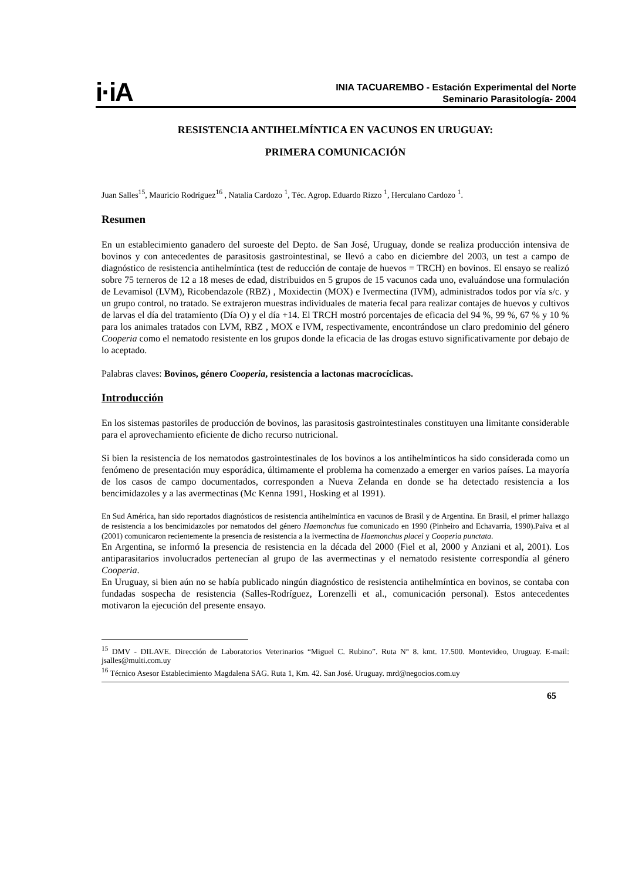i·iA
INIA TACUAREMBO - Estación Experimental del Norte
Seminario Parasitología- 2004
RESISTENCIA ANTIHELMÍNTICA EN VACUNOS EN URUGUAY:
PRIMERA COMUNICACIÓN
Juan Salles<sup>15</sup>, Mauricio Rodríguez<sup>16</sup> , Natalia Cardozo <sup>1</sup>, Téc. Agrop. Eduardo Rizzo <sup>1</sup>, Herculano Cardozo <sup>1</sup>.
Resumen
En un establecimiento ganadero del suroeste del Depto. de San José, Uruguay, donde se realiza producción intensiva de bovinos y con antecedentes de parasitosis gastrointestinal, se llevó a cabo en diciembre del 2003, un test a campo de diagnóstico de resistencia antihelmíntica (test de reducción de contaje de huevos = TRCH) en bovinos. El ensayo se realizó sobre 75 terneros de 12 a 18 meses de edad, distribuidos en 5 grupos de 15 vacunos cada uno, evaluándose una formulación de Levamisol (LVM), Ricobendazole (RBZ) , Moxidectin (MOX) e Ivermectina (IVM), administrados todos por vía s/c. y un grupo control, no tratado. Se extrajeron muestras individuales de materia fecal para realizar contajes de huevos y cultivos de larvas el día del tratamiento (Día O) y el día +14. El TRCH mostró porcentajes de eficacia del 94 %, 99 %, 67 % y 10 % para los animales tratados con LVM, RBZ , MOX e IVM, respectivamente, encontrándose un claro predominio del género Cooperia como el nematodo resistente en los grupos donde la eficacia de las drogas estuvo significativamente por debajo de lo aceptado.
Palabras claves: Bovinos, género Cooperia, resistencia a lactonas macrocíclicas.
Introducción
En los sistemas pastoriles de producción de bovinos, las parasitosis gastrointestinales constituyen una limitante considerable para el aprovechamiento eficiente de dicho recurso nutricional.
Si bien la resistencia de los nematodos gastrointestinales de los bovinos a los antihelmínticos ha sido considerada como un fenómeno de presentación muy esporádica, últimamente el problema ha comenzado a emerger en varios países. La mayoría de los casos de campo documentados, corresponden a Nueva Zelanda en donde se ha detectado resistencia a los bencimidazoles y a las avermectinas (Mc Kenna 1991, Hosking et al 1991).
En Sud América, han sido reportados diagnósticos de resistencia antihelmíntica en vacunos de Brasil y de Argentina. En Brasil, el primer hallazgo de resistencia a los bencimidazoles por nematodos del género Haemonchus fue comunicado en 1990 (Pinheiro and Echavarria, 1990).Paiva et al (2001) comunicaron recientemente la presencia de resistencia a la ivermectina de Haemonchus placei y Cooperia punctata.
En Argentina, se informó la presencia de resistencia en la década del 2000 (Fiel et al, 2000 y Anziani et al, 2001). Los antiparasitarios involucrados pertenecían al grupo de las avermectinas y el nematodo resistente correspondía al género Cooperia.
En Uruguay, si bien aún no se había publicado ningún diagnóstico de resistencia antihelmíntica en bovinos, se contaba con fundadas sospecha de resistencia (Salles-Rodríguez, Lorenzelli et al., comunicación personal). Estos antecedentes motivaron la ejecución del presente ensayo.
<sup>15</sup> DMV - DILAVE. Dirección de Laboratorios Veterinarios “Miguel C. Rubino”. Ruta N° 8. kmt. 17.500. Montevideo, Uruguay. E-mail: jsalles@multi.com.uy
<sup>16</sup> Técnico Asesor Establecimiento Magdalena SAG. Ruta 1, Km. 42. San José. Uruguay. mrd@negocios.com.uy
65